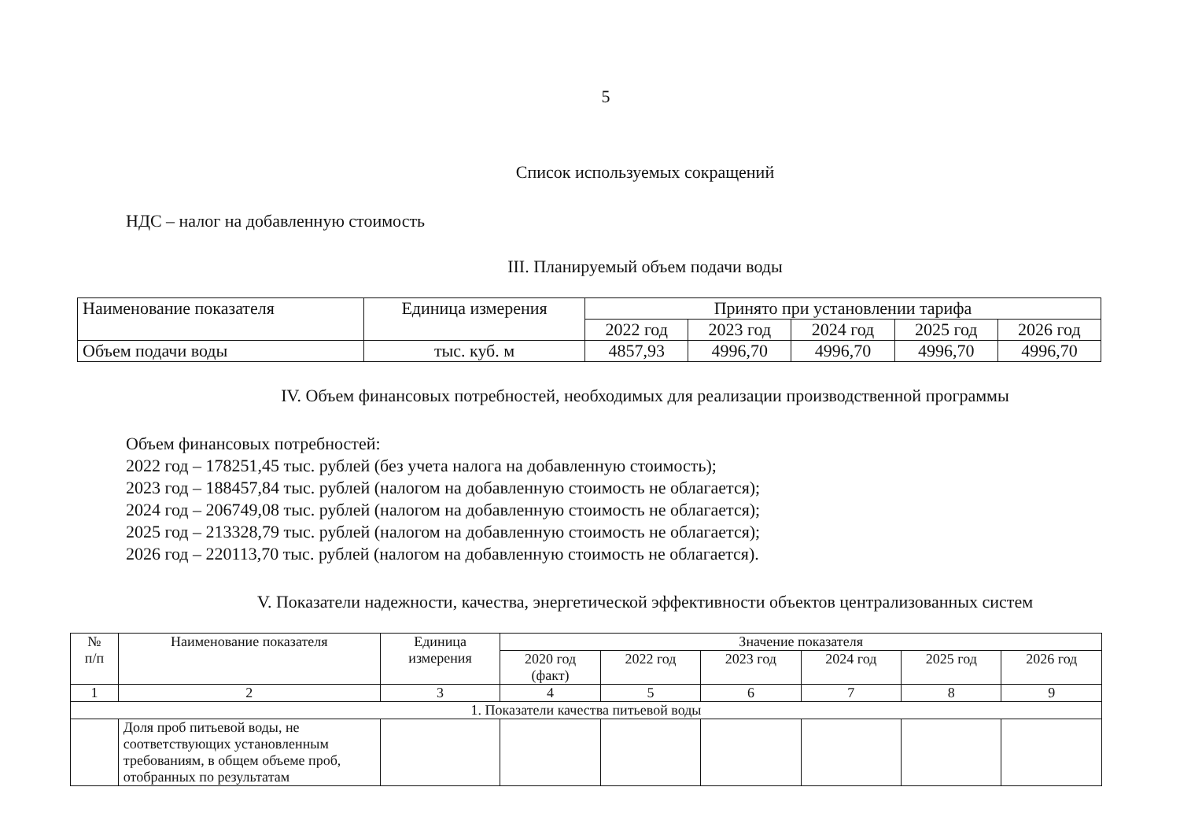5
Список используемых сокращений
НДС – налог на добавленную стоимость
III. Планируемый объем подачи воды
| Наименование показателя | Единица измерения | Принято при установлении тарифа | | | | |
| --- | --- | --- | --- | --- | --- | --- |
| | | 2022 год | 2023 год | 2024 год | 2025 год | 2026 год |
| Объем подачи воды | тыс. куб. м | 4857,93 | 4996,70 | 4996,70 | 4996,70 | 4996,70 |
IV. Объем финансовых потребностей, необходимых для реализации производственной программы
Объем финансовых потребностей:
2022 год – 178251,45 тыс. рублей (без учета налога на добавленную стоимость);
2023 год – 188457,84 тыс. рублей (налогом на добавленную стоимость не облагается);
2024 год – 206749,08 тыс. рублей (налогом на добавленную стоимость не облагается);
2025 год – 213328,79 тыс. рублей (налогом на добавленную стоимость не облагается);
2026 год – 220113,70 тыс. рублей (налогом на добавленную стоимость не облагается).
V. Показатели надежности, качества, энергетической эффективности объектов централизованных систем
| № п/п | Наименование показателя | Единица измерения | Значение показателя | | | | | |
| --- | --- | --- | --- | --- | --- | --- | --- | --- |
| | | | 2020 год (факт) | 2022 год | 2023 год | 2024 год | 2025 год | 2026 год |
| 1 | 2 | 3 | 4 | 5 | 6 | 7 | 8 | 9 |
| 1. Показатели качества питьевой воды | | | | | | | | |
| | Доля проб питьевой воды, не соответствующих установленным требованиям, в общем объеме проб, отобранных по результатам | | | | | | | |